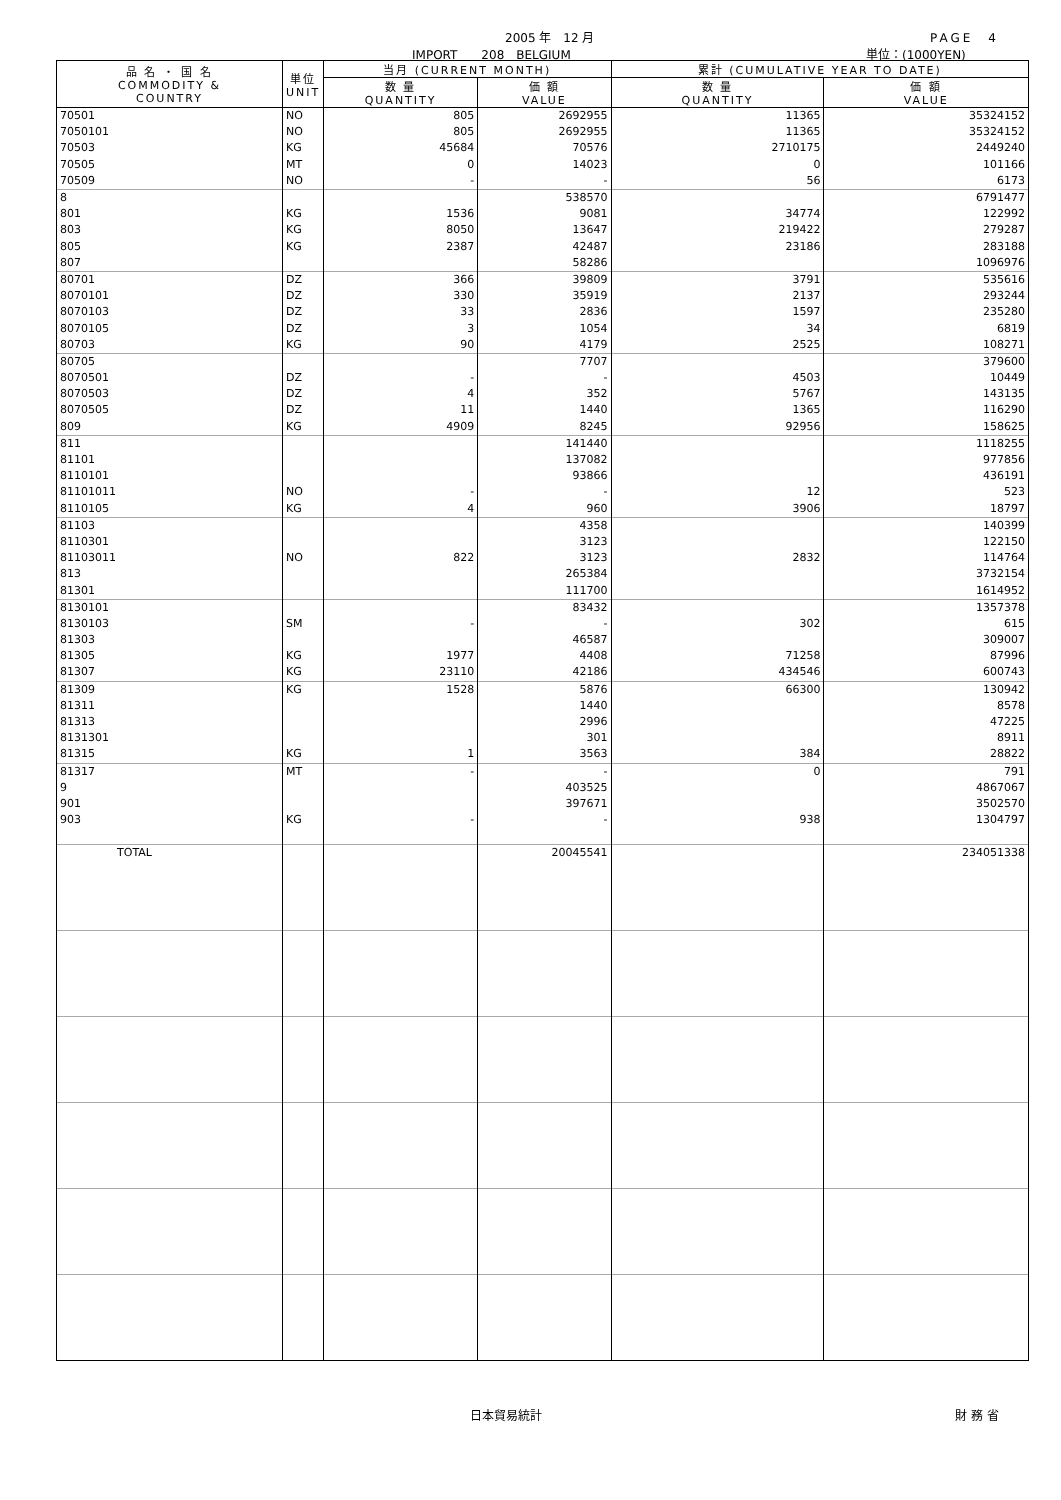2005 年　12 月
IMPORT　　208　BELGIUM
PAGE　4
単位：(1000YEN)
| 品 名 ・ 国 名 COMMODITY & COUNTRY | 単位 UNIT | 当月 (CURRENT MONTH) | | 累計 (CUMULATIVE YEAR TO DATE) | |
| --- | --- | --- | --- | --- | --- |
| | | 数 量 QUANTITY | 価 額 VALUE | 数 量 QUANTITY | 価 額 VALUE |
| 70501 | NO | 805 | 2692955 | 11365 | 35324152 |
| 7050101 | NO | 805 | 2692955 | 11365 | 35324152 |
| 70503 | KG | 45684 | 70576 | 2710175 | 2449240 |
| 70505 | MT | 0 | 14023 | 0 | 101166 |
| 70509 | NO | - | - | 56 | 6173 |
| 8 | | | 538570 | | 6791477 |
| 801 | KG | 1536 | 9081 | 34774 | 122992 |
| 803 | KG | 8050 | 13647 | 219422 | 279287 |
| 805 | KG | 2387 | 42487 | 23186 | 283188 |
| 807 | | | 58286 | | 1096976 |
| 80701 | DZ | 366 | 39809 | 3791 | 535616 |
| 8070101 | DZ | 330 | 35919 | 2137 | 293244 |
| 8070103 | DZ | 33 | 2836 | 1597 | 235280 |
| 8070105 | DZ | 3 | 1054 | 34 | 6819 |
| 80703 | KG | 90 | 4179 | 2525 | 108271 |
| 80705 | | | 7707 | | 379600 |
| 8070501 | DZ | - | - | 4503 | 10449 |
| 8070503 | DZ | 4 | 352 | 5767 | 143135 |
| 8070505 | DZ | 11 | 1440 | 1365 | 116290 |
| 809 | KG | 4909 | 8245 | 92956 | 158625 |
| 811 | | | 141440 | | 1118255 |
| 81101 | | | 137082 | | 977856 |
| 8110101 | | | 93866 | | 436191 |
| 81101011 | NO | - | - | 12 | 523 |
| 8110105 | KG | 4 | 960 | 3906 | 18797 |
| 81103 | | | 4358 | | 140399 |
| 8110301 | | | 3123 | | 122150 |
| 81103011 | NO | 822 | 3123 | 2832 | 114764 |
| 813 | | | 265384 | | 3732154 |
| 81301 | | | 111700 | | 1614952 |
| 8130101 | | | 83432 | | 1357378 |
| 8130103 | SM | - | - | 302 | 615 |
| 81303 | | | 46587 | | 309007 |
| 81305 | KG | 1977 | 4408 | 71258 | 87996 |
| 81307 | KG | 23110 | 42186 | 434546 | 600743 |
| 81309 | KG | 1528 | 5876 | 66300 | 130942 |
| 81311 | | | 1440 | | 8578 |
| 81313 | | | 2996 | | 47225 |
| 8131301 | | | 301 | | 8911 |
| 81315 | KG | 1 | 3563 | 384 | 28822 |
| 81317 | MT | - | - | 0 | 791 |
| 9 | | | 403525 | | 4867067 |
| 901 | | | 397671 | | 3502570 |
| 903 | KG | - | - | 938 | 1304797 |
| TOTAL | | | 20045541 | | 234051338 |
日本貿易統計 財 務 省